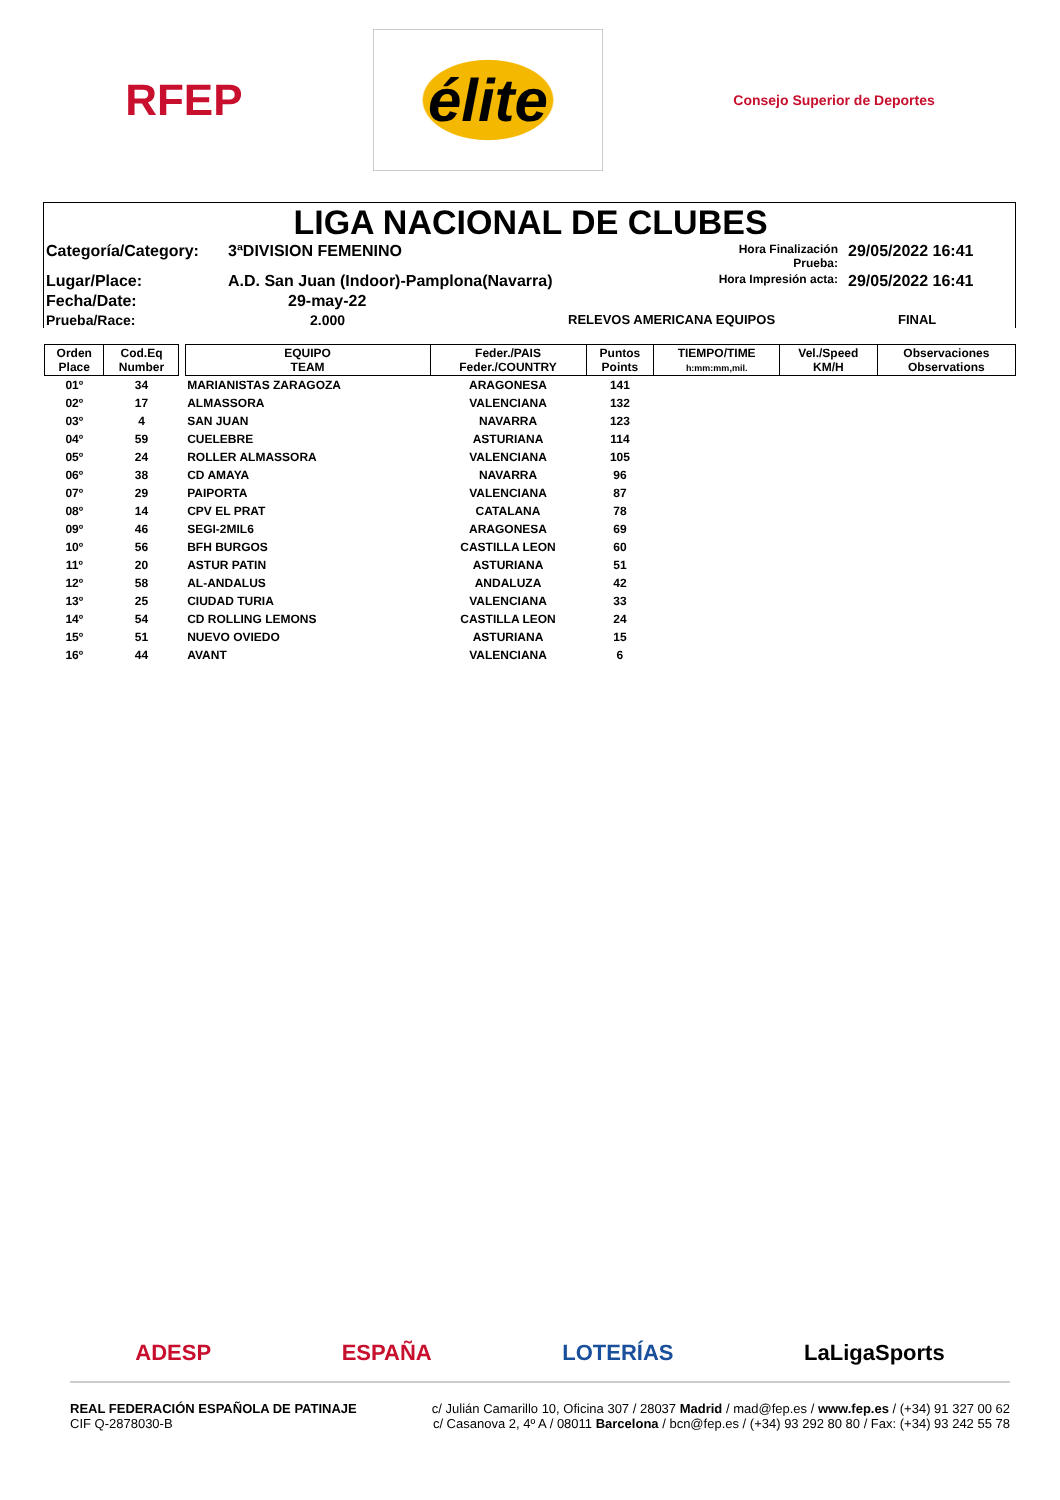RFEP
élite
Consejo Superior de Deportes
LIGA NACIONAL DE CLUBES
Categoría/Category:
3ªDIVISION FEMENINO
Hora Finalización Prueba:
29/05/2022 16:41
Lugar/Place:
A.D. San Juan (Indoor)-Pamplona(Navarra)
Hora Impresión acta:
29/05/2022 16:41
Fecha/Date:
29-may-22
Prueba/Race:
2.000
RELEVOS AMERICANA EQUIPOS
FINAL
| Orden Place | Cod.Eq Number | | EQUIPO TEAM | Feder./PAIS Feder./COUNTRY | Puntos Points | TIEMPO/TIME h:mm:mm,mil. | Vel./Speed KM/H | Observaciones Observations |
| --- | --- | --- | --- | --- | --- | --- | --- | --- |
| 01º | 34 | | MARIANISTAS ZARAGOZA | ARAGONESA | 141 | | | |
| 02º | 17 | | ALMASSORA | VALENCIANA | 132 | | | |
| 03º | 4 | | SAN JUAN | NAVARRA | 123 | | | |
| 04º | 59 | | CUELEBRE | ASTURIANA | 114 | | | |
| 05º | 24 | | ROLLER ALMASSORA | VALENCIANA | 105 | | | |
| 06º | 38 | | CD AMAYA | NAVARRA | 96 | | | |
| 07º | 29 | | PAIPORTA | VALENCIANA | 87 | | | |
| 08º | 14 | | CPV EL PRAT | CATALANA | 78 | | | |
| 09º | 46 | | SEGI-2MIL6 | ARAGONESA | 69 | | | |
| 10º | 56 | | BFH BURGOS | CASTILLA LEON | 60 | | | |
| 11º | 20 | | ASTUR PATIN | ASTURIANA | 51 | | | |
| 12º | 58 | | AL-ANDALUS | ANDALUZA | 42 | | | |
| 13º | 25 | | CIUDAD TURIA | VALENCIANA | 33 | | | |
| 14º | 54 | | CD ROLLING LEMONS | CASTILLA LEON | 24 | | | |
| 15º | 51 | | NUEVO OVIEDO | ASTURIANA | 15 | | | |
| 16º | 44 | | AVANT | VALENCIANA | 6 | | | |
ADESP ESPAÑA LOTERÍAS LaLigaSports
REAL FEDERACIÓN ESPAÑOLA DE PATINAJE
CIF Q-2878030-B
c/ Julián Camarillo 10, Oficina 307 / 28037 Madrid / mad@fep.es / www.fep.es / (+34) 91 327 00 62
c/ Casanova 2, 4º A / 08011 Barcelona / bcn@fep.es / (+34) 93 292 80 80 / Fax: (+34) 93 242 55 78